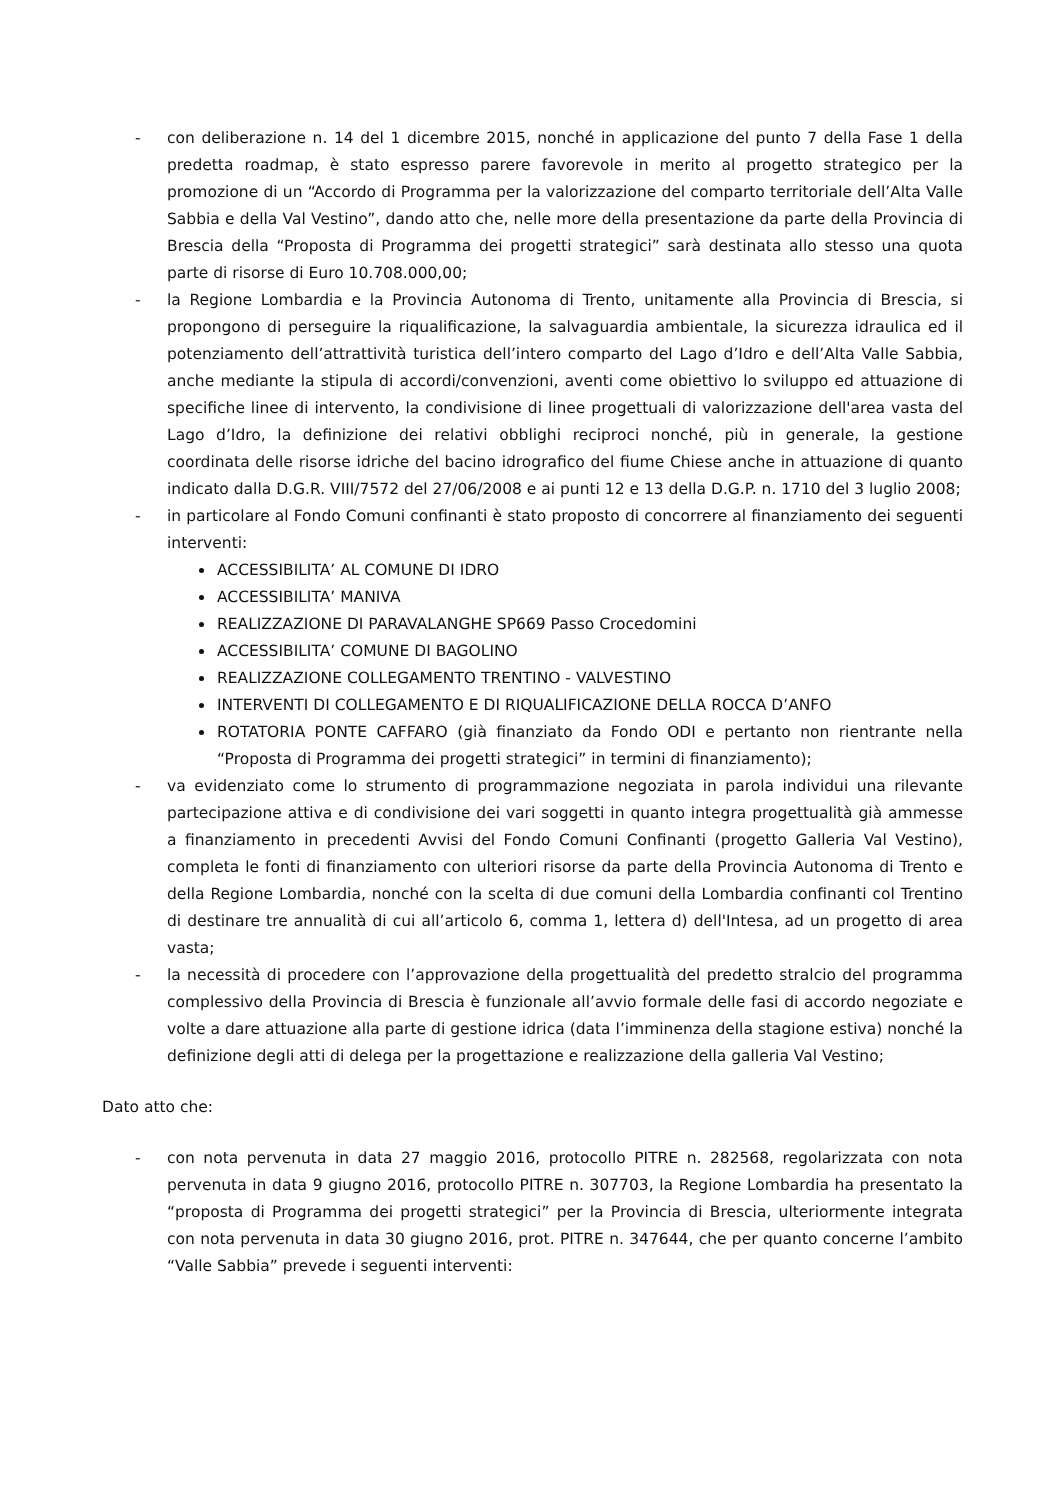- con deliberazione n. 14 del 1 dicembre 2015, nonché in applicazione del punto 7 della Fase 1 della predetta roadmap, è stato espresso parere favorevole in merito al progetto strategico per la promozione di un “Accordo di Programma per la valorizzazione del comparto territoriale dell’Alta Valle Sabbia e della Val Vestino”, dando atto che, nelle more della presentazione da parte della Provincia di Brescia della “Proposta di Programma dei progetti strategici” sarà destinata allo stesso una quota parte di risorse di Euro 10.708.000,00;
- la Regione Lombardia e la Provincia Autonoma di Trento, unitamente alla Provincia di Brescia, si propongono di perseguire la riqualificazione, la salvaguardia ambientale, la sicurezza idraulica ed il potenziamento dell’attrattività turistica dell’intero comparto del Lago d’Idro e dell’Alta Valle Sabbia, anche mediante la stipula di accordi/convenzioni, aventi come obiettivo lo sviluppo ed attuazione di specifiche linee di intervento, la condivisione di linee progettuali di valorizzazione dell'area vasta del Lago d’Idro, la definizione dei relativi obblighi reciproci nonché, più in generale, la gestione coordinata delle risorse idriche del bacino idrografico del fiume Chiese anche in attuazione di quanto indicato dalla D.G.R. VIII/7572 del 27/06/2008 e ai punti 12 e 13 della D.G.P. n. 1710 del 3 luglio 2008;
- in particolare al Fondo Comuni confinanti è stato proposto di concorrere al finanziamento dei seguenti interventi:
ACCESSIBILITA’ AL COMUNE DI IDRO
ACCESSIBILITA’ MANIVA
REALIZZAZIONE DI PARAVALANGHE SP669 Passo Crocedomini
ACCESSIBILITA’ COMUNE DI BAGOLINO
REALIZZAZIONE COLLEGAMENTO TRENTINO - VALVESTINO
INTERVENTI DI COLLEGAMENTO E DI RIQUALIFICAZIONE DELLA ROCCA D’ANFO
ROTATORIA PONTE CAFFARO (già finanziato da Fondo ODI e pertanto non rientrante nella “Proposta di Programma dei progetti strategici” in termini di finanziamento);
- va evidenziato come lo strumento di programmazione negoziata in parola individui una rilevante partecipazione attiva e di condivisione dei vari soggetti in quanto integra progettualità già ammesse a finanziamento in precedenti Avvisi del Fondo Comuni Confinanti (progetto Galleria Val Vestino), completa le fonti di finanziamento con ulteriori risorse da parte della Provincia Autonoma di Trento e della Regione Lombardia, nonché con la scelta di due comuni della Lombardia confinanti col Trentino di destinare tre annualità di cui all’articolo 6, comma 1, lettera d) dell'Intesa, ad un progetto di area vasta;
- la necessità di procedere con l’approvazione della progettualità del predetto stralcio del programma complessivo della Provincia di Brescia è funzionale all’avvio formale delle fasi di accordo negoziate e volte a dare attuazione alla parte di gestione idrica (data l’imminenza della stagione estiva) nonché la definizione degli atti di delega per la progettazione e realizzazione della galleria Val Vestino;
Dato atto che:
- con nota pervenuta in data 27 maggio 2016, protocollo PITRE n. 282568, regolarizzata con nota pervenuta in data 9 giugno 2016, protocollo PITRE n. 307703, la Regione Lombardia ha presentato la “proposta di Programma dei progetti strategici” per la Provincia di Brescia, ulteriormente integrata con nota pervenuta in data 30 giugno 2016, prot. PITRE n. 347644, che per quanto concerne l’ambito “Valle Sabbia” prevede i seguenti interventi: